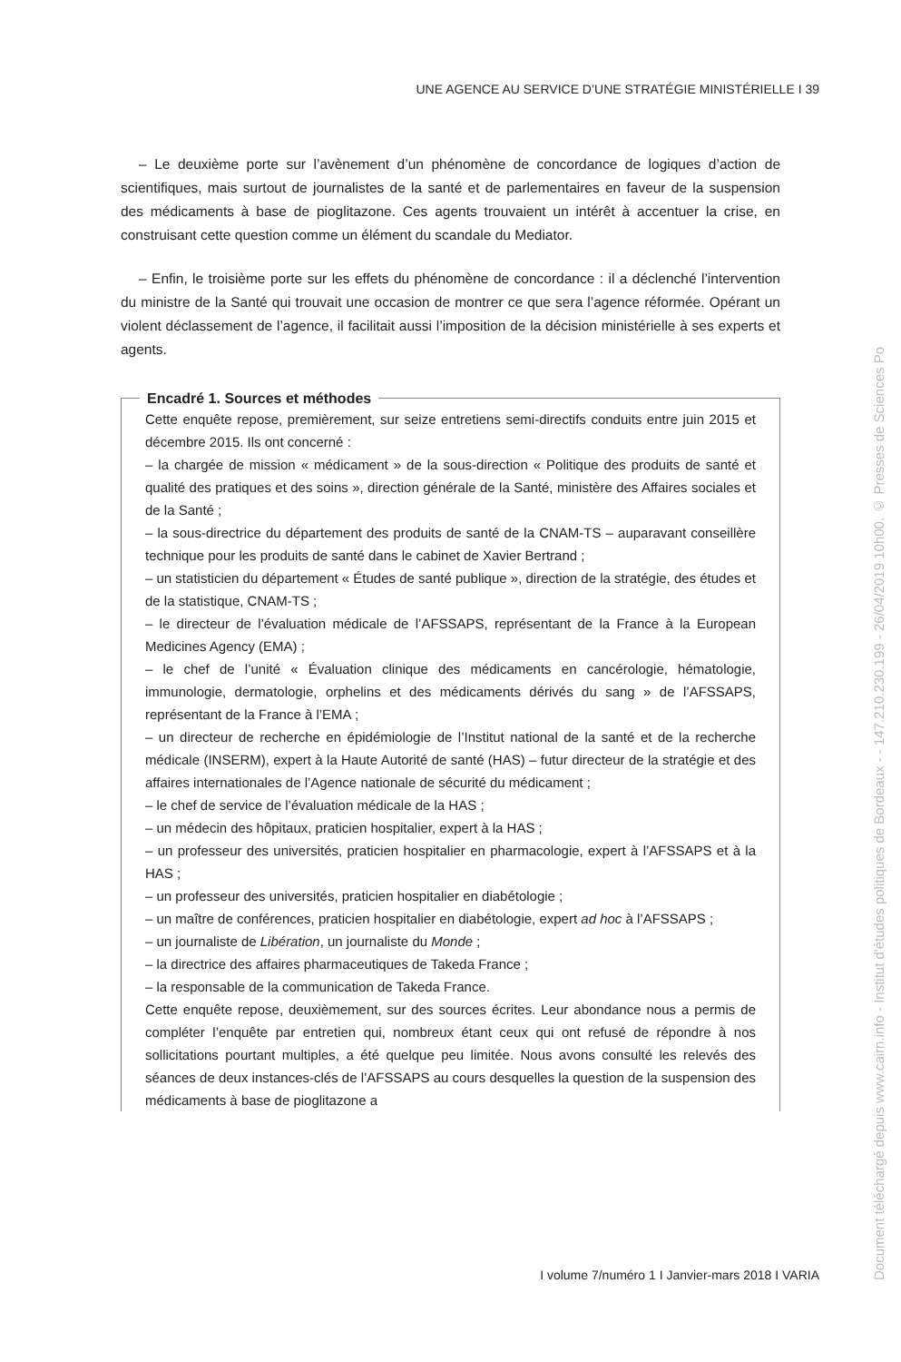UNE AGENCE AU SERVICE D’UNE STRATÉGIE MINISTÉRIELLE I 39
– Le deuxième porte sur l’avènement d’un phénomène de concordance de logiques d’action de scientifiques, mais surtout de journalistes de la santé et de parlementaires en faveur de la suspension des médicaments à base de pioglitazone. Ces agents trouvaient un intérêt à accentuer la crise, en construisant cette question comme un élément du scandale du Mediator.
– Enfin, le troisième porte sur les effets du phénomène de concordance : il a déclenché l’intervention du ministre de la Santé qui trouvait une occasion de montrer ce que sera l’agence réformée. Opérant un violent déclassement de l’agence, il facilitait aussi l’imposition de la décision ministérielle à ses experts et agents.
Encadré 1. Sources et méthodes
Cette enquête repose, premièrement, sur seize entretiens semi-directifs conduits entre juin 2015 et décembre 2015. Ils ont concerné :
– la chargée de mission « médicament » de la sous-direction « Politique des produits de santé et qualité des pratiques et des soins », direction générale de la Santé, ministère des Affaires sociales et de la Santé ;
– la sous-directrice du département des produits de santé de la CNAM-TS – auparavant conseillère technique pour les produits de santé dans le cabinet de Xavier Bertrand ;
– un statisticien du département « Études de santé publique », direction de la stratégie, des études et de la statistique, CNAM-TS ;
– le directeur de l’évaluation médicale de l’AFSSAPS, représentant de la France à la European Medicines Agency (EMA) ;
– le chef de l’unité « Évaluation clinique des médicaments en cancérologie, hématologie, immunologie, dermatologie, orphelins et des médicaments dérivés du sang » de l’AFSSAPS, représentant de la France à l’EMA ;
– un directeur de recherche en épidémiologie de l’Institut national de la santé et de la recherche médicale (INSERM), expert à la Haute Autorité de santé (HAS) – futur directeur de la stratégie et des affaires internationales de l’Agence nationale de sécurité du médicament ;
– le chef de service de l’évaluation médicale de la HAS ;
– un médecin des hôpitaux, praticien hospitalier, expert à la HAS ;
– un professeur des universités, praticien hospitalier en pharmacologie, expert à l’AFSSAPS et à la HAS ;
– un professeur des universités, praticien hospitalier en diabétologie ;
– un maître de conférences, praticien hospitalier en diabétologie, expert ad hoc à l’AFSSAPS ;
– un journaliste de Libération, un journaliste du Monde ;
– la directrice des affaires pharmaceutiques de Takeda France ;
– la responsable de la communication de Takeda France.
Cette enquête repose, deuxièmement, sur des sources écrites. Leur abondance nous a permis de compléter l’enquête par entretien qui, nombreux étant ceux qui ont refusé de répondre à nos sollicitations pourtant multiples, a été quelque peu limitée. Nous avons consulté les relevés des séances de deux instances-clés de l’AFSSAPS au cours desquelles la question de la suspension des médicaments à base de pioglitazone a
I volume 7/numéro 1 I Janvier-mars 2018 I VARIA
Document téléchargé depuis www.cairn.info - Institut d'études politiques de Bordeaux - - 147.210.230.199 - 26/04/2019 10h00. © Presses de Sciences Po